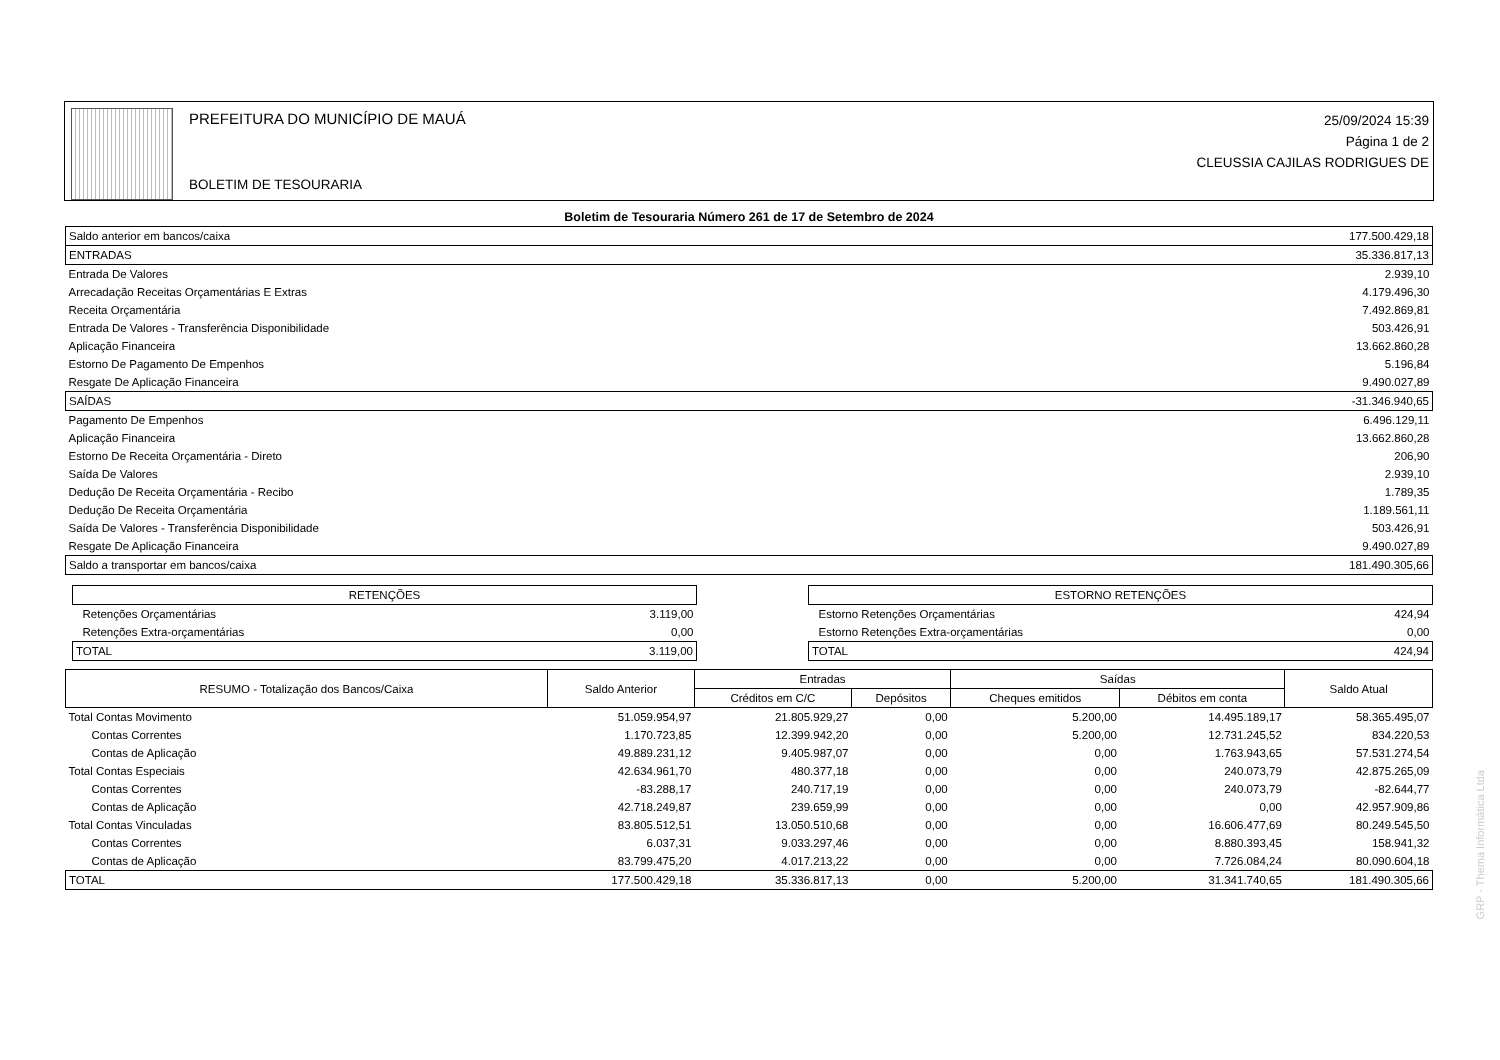PREFEITURA DO MUNICÍPIO DE MAUÁ
BOLETIM DE TESOURARIA
25/09/2024 15:39
Página 1 de 2
CLEUSSIA CAJILAS RODRIGUES DE
Boletim de Tesouraria Número 261 de 17 de Setembro de 2024
| Saldo anterior em bancos/caixa | 177.500.429,18 |
| ENTRADAS | 35.336.817,13 |
| Entrada De Valores | 2.939,10 |
| Arrecadação Receitas Orçamentárias E Extras | 4.179.496,30 |
| Receita Orçamentária | 7.492.869,81 |
| Entrada De Valores - Transferência Disponibilidade | 503.426,91 |
| Aplicação Financeira | 13.662.860,28 |
| Estorno De Pagamento De Empenhos | 5.196,84 |
| Resgate De Aplicação Financeira | 9.490.027,89 |
| SAÍDAS | -31.346.940,65 |
| Pagamento De Empenhos | 6.496.129,11 |
| Aplicação Financeira | 13.662.860,28 |
| Estorno De Receita Orçamentária - Direto | 206,90 |
| Saída De Valores | 2.939,10 |
| Dedução De Receita Orçamentária - Recibo | 1.789,35 |
| Dedução De Receita Orçamentária | 1.189.561,11 |
| Saída De Valores - Transferência Disponibilidade | 503.426,91 |
| Resgate De Aplicação Financeira | 9.490.027,89 |
| Saldo a transportar em bancos/caixa | 181.490.305,66 |
| RETENÇÕES | |
| Retenções Orçamentárias | 3.119,00 |
| Retenções Extra-orçamentárias | 0,00 |
| TOTAL | 3.119,00 |
| ESTORNO RETENÇÕES | |
| Estorno Retenções Orçamentárias | 424,94 |
| Estorno Retenções Extra-orçamentárias | 0,00 |
| TOTAL | 424,94 |
| RESUMO - Totalização dos Bancos/Caixa | Saldo Anterior | Entradas | | Saídas | | Saldo Atual |
| --- | --- | --- | --- | --- | --- | --- |
| | | Créditos em C/C | Depósitos | Cheques emitidos | Débitos em conta | |
| Total Contas Movimento | 51.059.954,97 | 21.805.929,27 | 0,00 | 5.200,00 | 14.495.189,17 | 58.365.495,07 |
| Contas Correntes | 1.170.723,85 | 12.399.942,20 | 0,00 | 5.200,00 | 12.731.245,52 | 834.220,53 |
| Contas de Aplicação | 49.889.231,12 | 9.405.987,07 | 0,00 | 0,00 | 1.763.943,65 | 57.531.274,54 |
| Total Contas Especiais | 42.634.961,70 | 480.377,18 | 0,00 | 0,00 | 240.073,79 | 42.875.265,09 |
| Contas Correntes | -83.288,17 | 240.717,19 | 0,00 | 0,00 | 240.073,79 | -82.644,77 |
| Contas de Aplicação | 42.718.249,87 | 239.659,99 | 0,00 | 0,00 | 0,00 | 42.957.909,86 |
| Total Contas Vinculadas | 83.805.512,51 | 13.050.510,68 | 0,00 | 0,00 | 16.606.477,69 | 80.249.545,50 |
| Contas Correntes | 6.037,31 | 9.033.297,46 | 0,00 | 0,00 | 8.880.393,45 | 158.941,32 |
| Contas de Aplicação | 83.799.475,20 | 4.017.213,22 | 0,00 | 0,00 | 7.726.084,24 | 80.090.604,18 |
| TOTAL | 177.500.429,18 | 35.336.817,13 | 0,00 | 5.200,00 | 31.341.740,65 | 181.490.305,66 |
GRP - Thema Informática Ltda